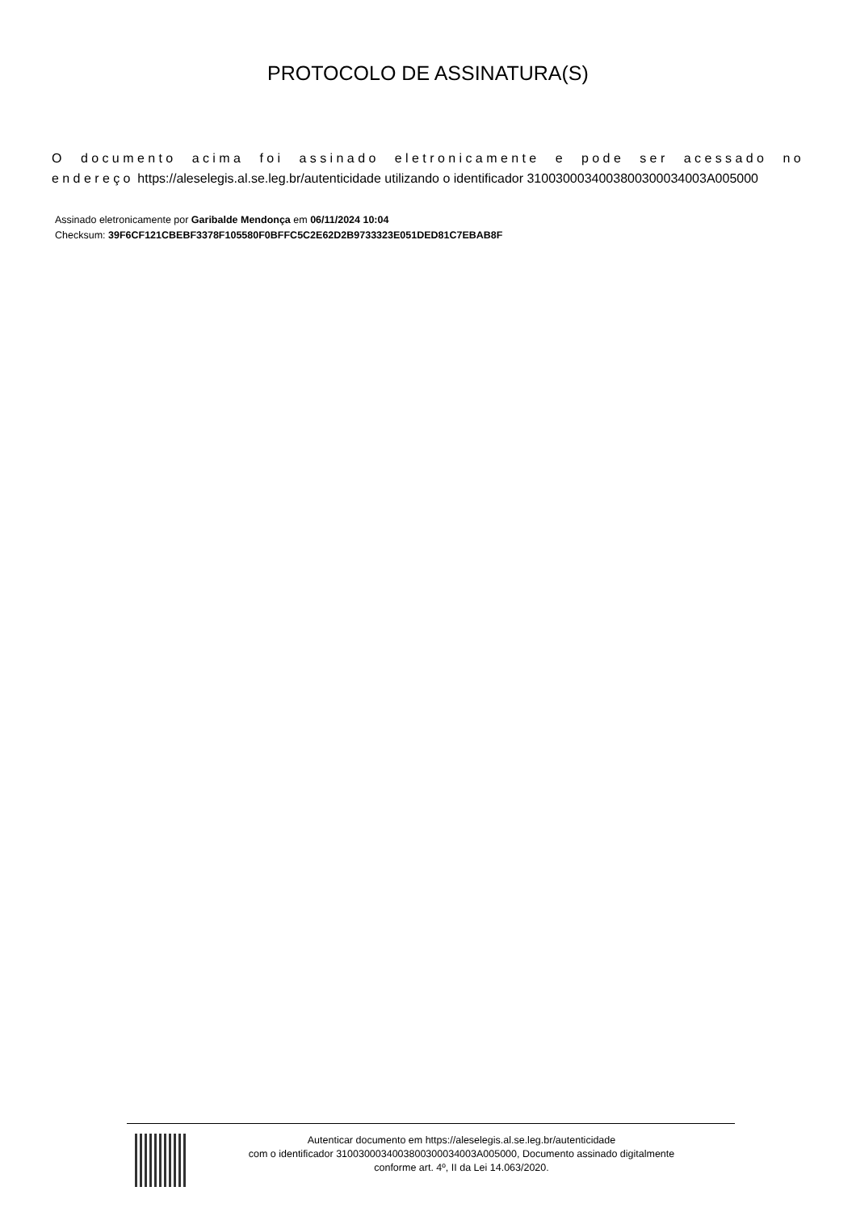PROTOCOLO DE ASSINATURA(S)
O documento acima foi assinado eletronicamente e pode ser acessado no endereço https://aleselegis.al.se.leg.br/autenticidade utilizando o identificador 310030003400380030003400​3A005000
Assinado eletronicamente por Garibalde Mendonça em 06/11/2024 10:04
Checksum: 39F6CF121CBEBF3378F105580F0BFFC5C2E62D2B9733323E051DED81C7EBAB8F
Autenticar documento em https://aleselegis.al.se.leg.br/autenticidade
com o identificador 310030003400380030003400​3A005000, Documento assinado digitalmente
conforme art. 4º, II da Lei 14.063/2020.